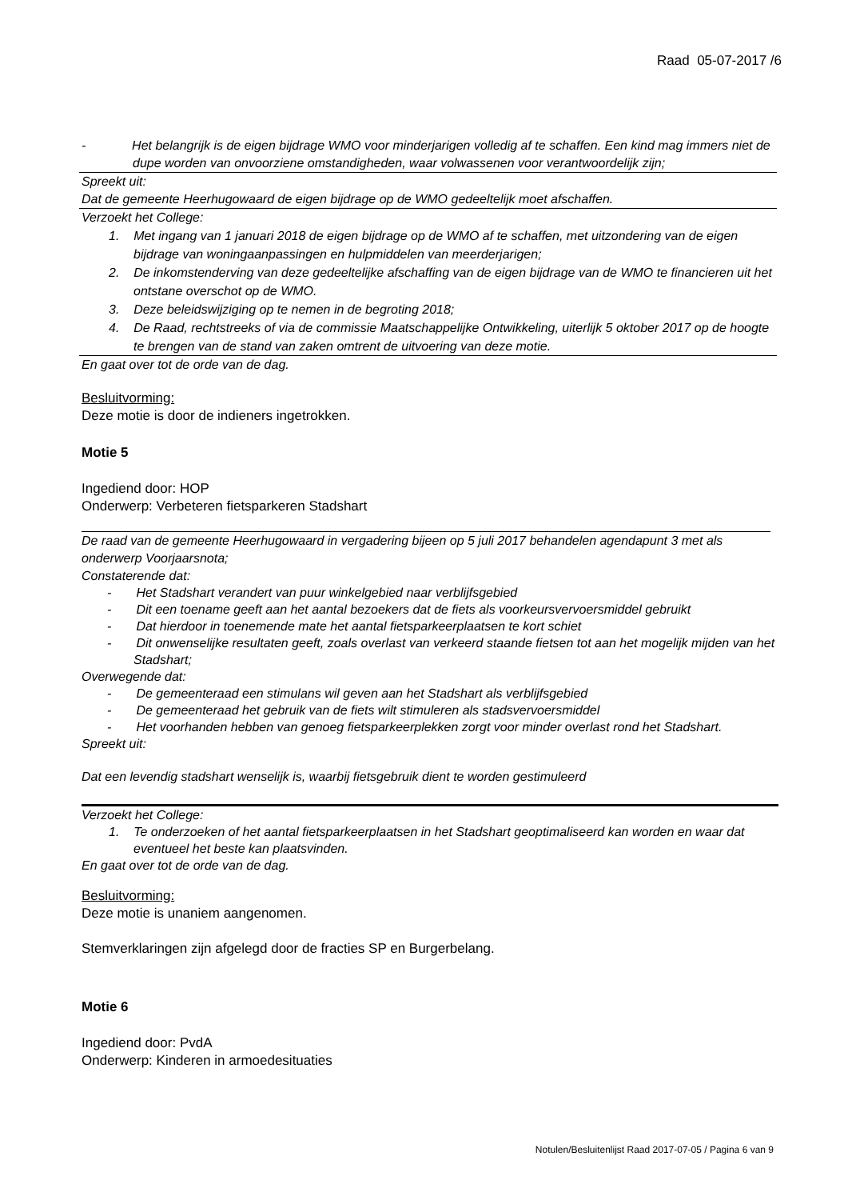Raad 05-07-2017 /6
- Het belangrijk is de eigen bijdrage WMO voor minderjarigen volledig af te schaffen. Een kind mag immers niet de dupe worden van onvoorziene omstandigheden, waar volwassenen voor verantwoordelijk zijn;
Spreekt uit:
Dat de gemeente Heerhugowaard de eigen bijdrage op de WMO gedeeltelijk moet afschaffen.
Verzoekt het College:
1. Met ingang van 1 januari 2018 de eigen bijdrage op de WMO af te schaffen, met uitzondering van de eigen bijdrage van woningaanpassingen en hulpmiddelen van meerderjarigen;
2. De inkomstenderving van deze gedeeltelijke afschaffing van de eigen bijdrage van de WMO te financieren uit het ontstane overschot op de WMO.
3. Deze beleidswijziging op te nemen in de begroting 2018;
4. De Raad, rechtstreeks of via de commissie Maatschappelijke Ontwikkeling, uiterlijk 5 oktober 2017 op de hoogte te brengen van de stand van zaken omtrent de uitvoering van deze motie.
En gaat over tot de orde van de dag.
Besluitvorming:
Deze motie is door de indieners ingetrokken.
Motie 5
Ingediend door: HOP
Onderwerp: Verbeteren fietsparkeren Stadshart
De raad van de gemeente Heerhugowaard in vergadering bijeen op 5 juli 2017 behandelen agendapunt 3 met als onderwerp Voorjaarsnota;
Constaterende dat:
- Het Stadshart verandert van puur winkelgebied naar verblijfsgebied
- Dit een toename geeft aan het aantal bezoekers dat de fiets als voorkeursvervoersmiddel gebruikt
- Dat hierdoor in toenemende mate het aantal fietsparkeerplaatsen te kort schiet
- Dit onwenselijke resultaten geeft, zoals overlast van verkeerd staande fietsen tot aan het mogelijk mijden van het Stadshart;
Overwegende dat:
- De gemeenteraad een stimulans wil geven aan het Stadshart als verblijfsgebied
- De gemeenteraad het gebruik van de fiets wilt stimuleren als stadsvervoersmiddel
- Het voorhanden hebben van genoeg fietsparkeerplekken zorgt voor minder overlast rond het Stadshart.
Spreekt uit:
Dat een levendig stadshart wenselijk is, waarbij fietsgebruik dient te worden gestimuleerd
Verzoekt het College:
1. Te onderzoeken of het aantal fietsparkeerplaatsen in het Stadshart geoptimaliseerd kan worden en waar dat eventueel het beste kan plaatsvinden.
En gaat over tot de orde van de dag.
Besluitvorming:
Deze motie is unaniem aangenomen.
Stemverklaringen zijn afgelegd door de fracties SP en Burgerbelang.
Motie 6
Ingediend door: PvdA
Onderwerp: Kinderen in armoedesituaties
Notulen/Besluitenlijst Raad 2017-07-05 / Pagina 6 van 9